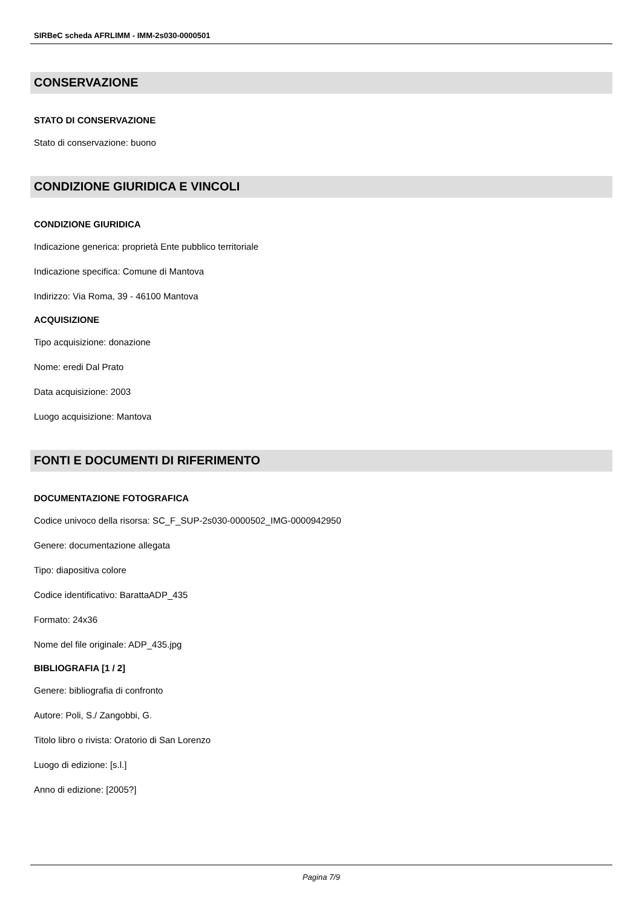SIRBeC scheda AFRLIMM - IMM-2s030-0000501
CONSERVAZIONE
STATO DI CONSERVAZIONE
Stato di conservazione: buono
CONDIZIONE GIURIDICA E VINCOLI
CONDIZIONE GIURIDICA
Indicazione generica: proprietà Ente pubblico territoriale
Indicazione specifica: Comune di Mantova
Indirizzo: Via Roma, 39 - 46100 Mantova
ACQUISIZIONE
Tipo acquisizione: donazione
Nome: eredi Dal Prato
Data acquisizione: 2003
Luogo acquisizione: Mantova
FONTI E DOCUMENTI DI RIFERIMENTO
DOCUMENTAZIONE FOTOGRAFICA
Codice univoco della risorsa: SC_F_SUP-2s030-0000502_IMG-0000942950
Genere: documentazione allegata
Tipo: diapositiva colore
Codice identificativo: BarattaADP_435
Formato: 24x36
Nome del file originale: ADP_435.jpg
BIBLIOGRAFIA [1 / 2]
Genere: bibliografia di confronto
Autore: Poli, S./ Zangobbi, G.
Titolo libro o rivista: Oratorio di San Lorenzo
Luogo di edizione: [s.l.]
Anno di edizione: [2005?]
Pagina 7/9